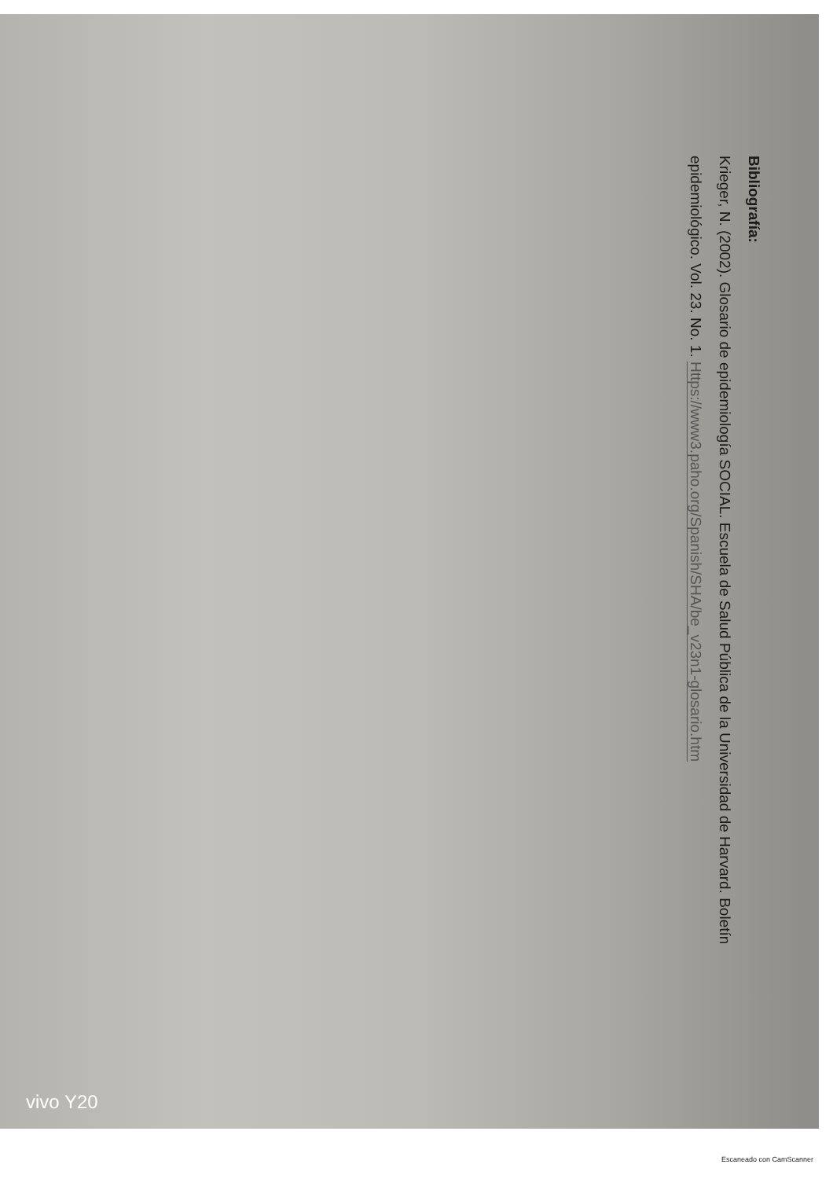Bibliografía:
Krieger, N. (2002). Glosario de epidemiología SOCIAL. Escuela de Salud Pública de la Universidad de Harvard. Boletín
epidemiológico. Vol. 23. No. 1. Https://www3.paho.org/Spanish/SHA/be_v23n1-glosario.htm
vivo Y20
Escaneado con CamScanner